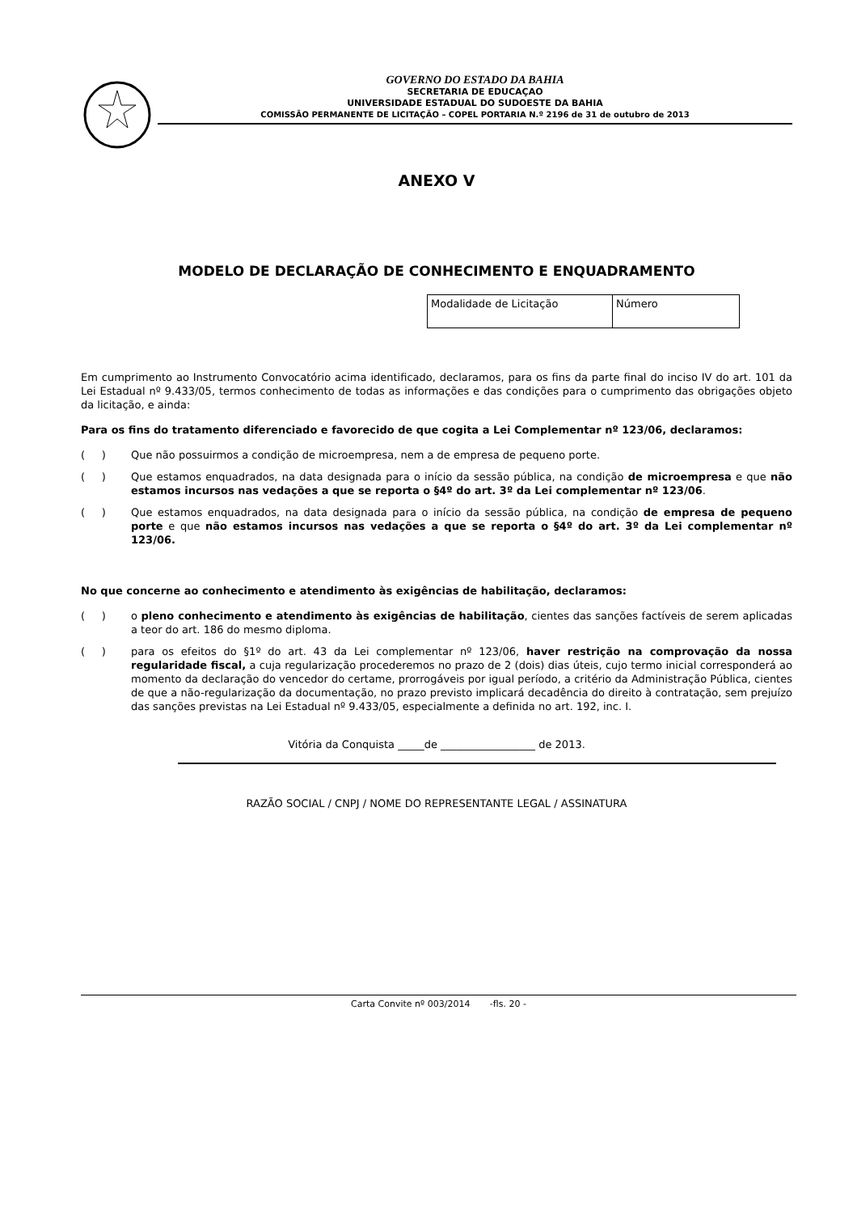GOVERNO DO ESTADO DA BAHIA
SECRETARIA DE EDUCAÇAO
UNIVERSIDADE ESTADUAL DO SUDOESTE DA BAHIA
COMISSÃO PERMANENTE DE LICITAÇÃO – COPEL PORTARIA N.º 2196 de 31 de outubro de 2013
ANEXO V
MODELO DE DECLARAÇÃO DE CONHECIMENTO E ENQUADRAMENTO
| Modalidade de Licitação | Número |
Em cumprimento ao Instrumento Convocatório acima identificado, declaramos, para os fins da parte final do inciso IV do art. 101 da Lei Estadual nº 9.433/05, termos conhecimento de todas as informações e das condições para o cumprimento das obrigações objeto da licitação, e ainda:
Para os fins do tratamento diferenciado e favorecido de que cogita a Lei Complementar nº 123/06, declaramos:
( ) Que não possuirmos a condição de microempresa, nem a de empresa de pequeno porte.
( ) Que estamos enquadrados, na data designada para o início da sessão pública, na condição de microempresa e que não estamos incursos nas vedações a que se reporta o §4º do art. 3º da Lei complementar nº 123/06.
( ) Que estamos enquadrados, na data designada para o início da sessão pública, na condição de empresa de pequeno porte e que não estamos incursos nas vedações a que se reporta o §4º do art. 3º da Lei complementar nº 123/06.
No que concerne ao conhecimento e atendimento às exigências de habilitação, declaramos:
( ) o pleno conhecimento e atendimento às exigências de habilitação, cientes das sanções factíveis de serem aplicadas a teor do art. 186 do mesmo diploma.
( ) para os efeitos do §1º do art. 43 da Lei complementar nº 123/06, haver restrição na comprovação da nossa regularidade fiscal, a cuja regularização procederemos no prazo de 2 (dois) dias úteis, cujo termo inicial corresponderá ao momento da declaração do vencedor do certame, prorrogáveis por igual período, a critério da Administração Pública, cientes de que a não-regularização da documentação, no prazo previsto implicará decadência do direito à contratação, sem prejuízo das sanções previstas na Lei Estadual nº 9.433/05, especialmente a definida no art. 192, inc. I.
Vitória da Conquista _____de __________________ de 2013.
RAZÃO SOCIAL / CNPJ / NOME DO REPRESENTANTE LEGAL / ASSINATURA
Carta Convite nº 003/2014 -fls. 20 -